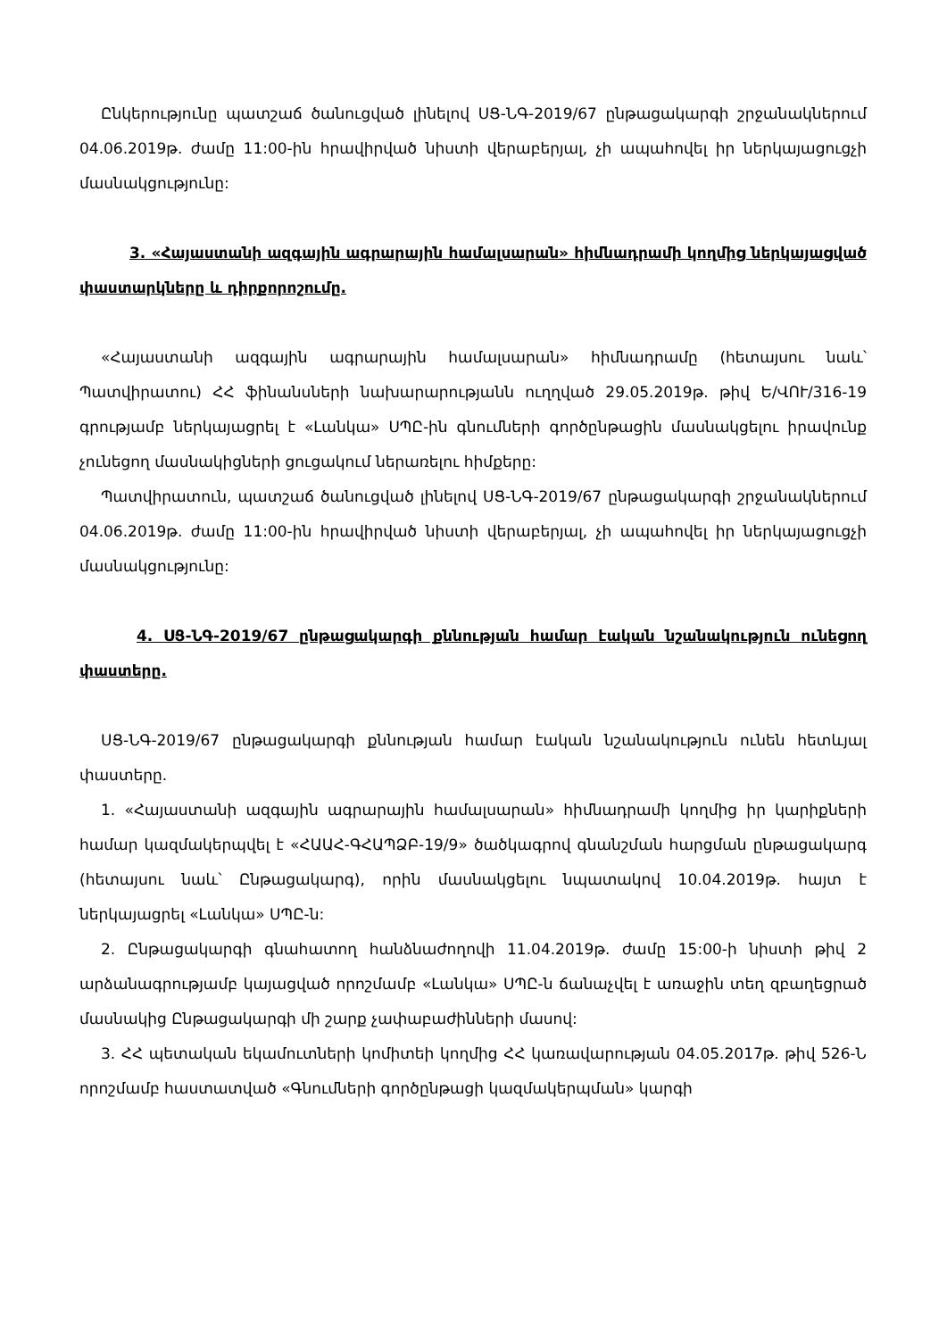Ընկերությունը պատշաճ ծանուցված լինելով ՍՑ-ՆԳ-2019/67 ընթացակարգի շրջանակներում 04.06.2019թ. ժամը 11:00-ին հրավիրված նիստի վերաբերյալ, չի ապահովել իր ներկայացուցչի մասնակցությունը:
3. «Հայաստանի ազգային ագրարային համալսարան» հիմնադրամի կողմից ներկայացված փաստարկները և դիրքորոշումը.
«Հայաստանի ազգային ագրարային համալսարան» հիմնադրամը (հետայսու նաև՝ Պատվիրատու) ՀՀ ֆինանսների նախարարությանն ուղղված 29.05.2019թ. թիվ Ե/ՎՈՒ/316-19 գրությամբ ներկայացրել է «Լանկա» ՍՊԸ-ին գնումների գործընթացին մասնակցելու իրավունք չունեցող մասնակիցների ցուցակում ներառելու հիմքերը:
Պատվիրատուն, պատշաճ ծանուցված լինելով ՍՑ-ՆԳ-2019/67 ընթացակարգի շրջանակներում 04.06.2019թ. ժամը 11:00-ին հրավիրված նիստի վերաբերյալ, չի ապահովել իր ներկայացուցչի մասնակցությունը:
4. ՍՑ-ՆԳ-2019/67 ընթացակարգի քննության համար էական նշանակություն ունեցող փաստերը.
ՍՑ-ՆԳ-2019/67 ընթացակարգի քննության համար էական նշանակություն ունեն հետևյալ փաստերը.
1. «Հայաստանի ազգային ագրարային համալսարան» հիմնադրամի կողմից իր կարիքների համար կազմակերպվել է «ՀԱԱՀ-ԳՀԱՊՁԲ-19/9» ծածկագրով գնանշման հարցման ընթացակարգ (հետայսու նաև՝ Ընթացակարգ), որին մասնակցելու նպատակով 10.04.2019թ. հայտ է ներկայացրել «Լանկա» ՍՊԸ-ն:
2. Ընթացակարգի գնահատող հանձնաժողովի 11.04.2019թ. ժամը 15:00-ի նիստի թիվ 2 արձանագրությամբ կայացված որոշմամբ «Լանկա» ՍՊԸ-ն ճանաչվել է առաջին տեղ զբաղեցրած մասնակից Ընթացակարգի մի շարք չափաբաժինների մասով:
3. ՀՀ պետական եկամուտների կոմիտեի կողմից ՀՀ կառավարության 04.05.2017թ. թիվ 526-Ն որոշմամբ հաստատված «Գնումների գործընթացի կազմակերպման» կարգի